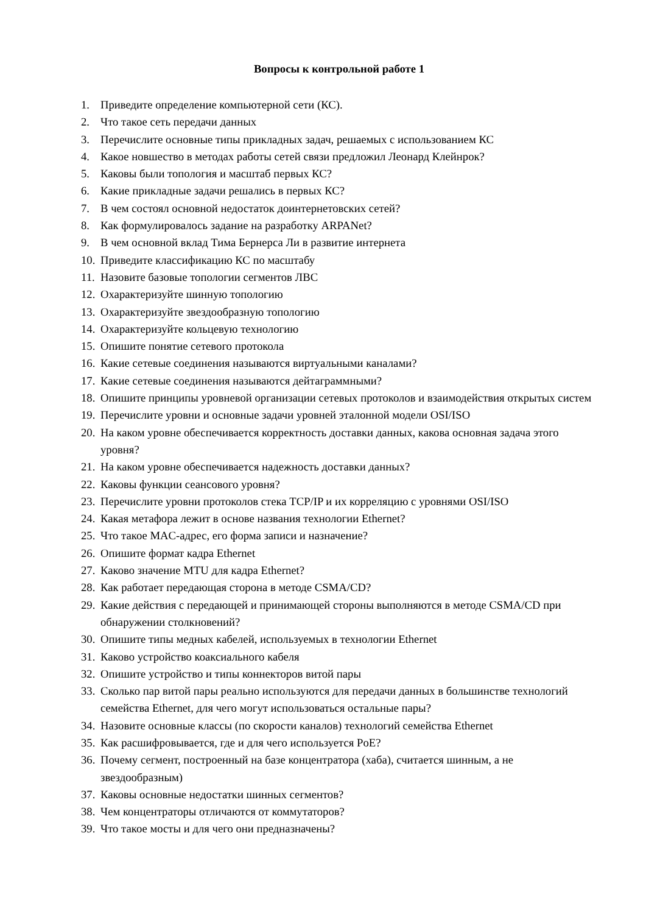Вопросы к контрольной работе 1
1. Приведите определение компьютерной сети (КС).
2. Что такое сеть передачи данных
3. Перечислите основные типы прикладных задач, решаемых с использованием КС
4. Какое новшество в методах работы сетей связи предложил Леонард Клейнрок?
5. Каковы были топология и масштаб первых КС?
6. Какие прикладные задачи решались в первых КС?
7. В чем состоял основной недостаток доинтернетовских сетей?
8. Как формулировалось задание на разработку ARPANet?
9. В чем основной вклад Тима Бернерса Ли в развитие интернета
10. Приведите классификацию КС по масштабу
11. Назовите базовые топологии сегментов ЛВС
12. Охарактеризуйте шинную топологию
13. Охарактеризуйте звездообразную топологию
14. Охарактеризуйте кольцевую технологию
15. Опишите понятие сетевого протокола
16. Какие сетевые соединения называются виртуальными каналами?
17. Какие сетевые соединения называются дейтаграммными?
18. Опишите принципы уровневой организации сетевых протоколов и взаимодействия открытых систем
19. Перечислите уровни и основные задачи уровней эталонной модели OSI/ISO
20. На каком уровне обеспечивается корректность доставки данных, какова основная задача этого уровня?
21. На каком уровне обеспечивается надежность доставки данных?
22. Каковы функции сеансового уровня?
23. Перечислите уровни протоколов стека TCP/IP и их корреляцию с уровнями OSI/ISO
24. Какая метафора лежит в основе названия технологии Ethernet?
25. Что такое MAC-адрес, его форма записи и назначение?
26. Опишите формат кадра Ethernet
27. Каково значение MTU для кадра Ethernet?
28. Как работает передающая сторона в методе CSMA/CD?
29. Какие действия с передающей и принимающей стороны выполняются в методе CSMA/CD при обнаружении столкновений?
30. Опишите типы медных кабелей, используемых в технологии Ethernet
31. Каково устройство коаксиального кабеля
32. Опишите устройство и типы коннекторов витой пары
33. Сколько пар витой пары реально используются для передачи данных в большинстве технологий семейства Ethernet, для чего могут использоваться остальные пары?
34. Назовите основные классы (по скорости каналов) технологий семейства Ethernet
35. Как расшифровывается, где и для чего используется PoE?
36. Почему сегмент, построенный на базе концентратора (хаба), считается шинным, а не звездообразным)
37. Каковы основные недостатки шинных сегментов?
38. Чем концентраторы отличаются от коммутаторов?
39. Что такое мосты и для чего они предназначены?